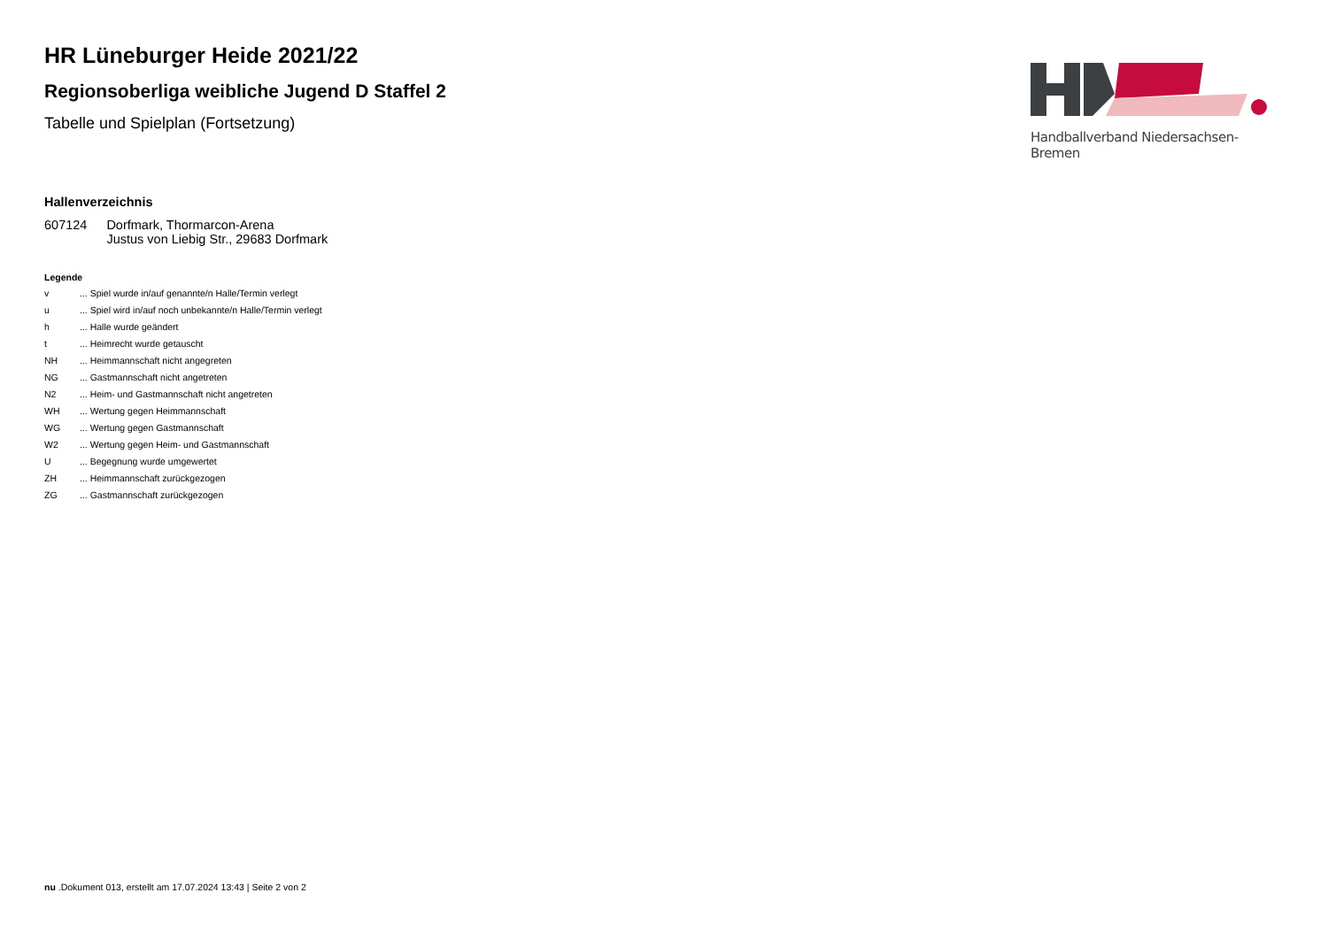HR Lüneburger Heide 2021/22
Regionsoberliga weibliche Jugend D Staffel 2
Tabelle und Spielplan (Fortsetzung)
Handballverband Niedersachsen-Bremen
Hallenverzeichnis
| 607124 | Dorfmark, Thormarcon-Arena Justus von Liebig Str., 29683 Dorfmark |
Legende
| v | ... Spiel wurde in/auf genannte/n Halle/Termin verlegt |
| u | ... Spiel wird in/auf noch unbekannte/n Halle/Termin verlegt |
| h | ... Halle wurde geändert |
| t | ... Heimrecht wurde getauscht |
| NH | ... Heimmannschaft nicht angegreten |
| NG | ... Gastmannschaft nicht angetreten |
| N2 | ... Heim- und Gastmannschaft nicht angetreten |
| WH | ... Wertung gegen Heimmannschaft |
| WG | ... Wertung gegen Gastmannschaft |
| W2 | ... Wertung gegen Heim- und Gastmannschaft |
| U | ... Begegnung wurde umgewertet |
| ZH | ... Heimmannschaft zurückgezogen |
| ZG | ... Gastmannschaft zurückgezogen |
nu .Dokument 013, erstellt am 17.07.2024 13:43 | Seite 2 von 2